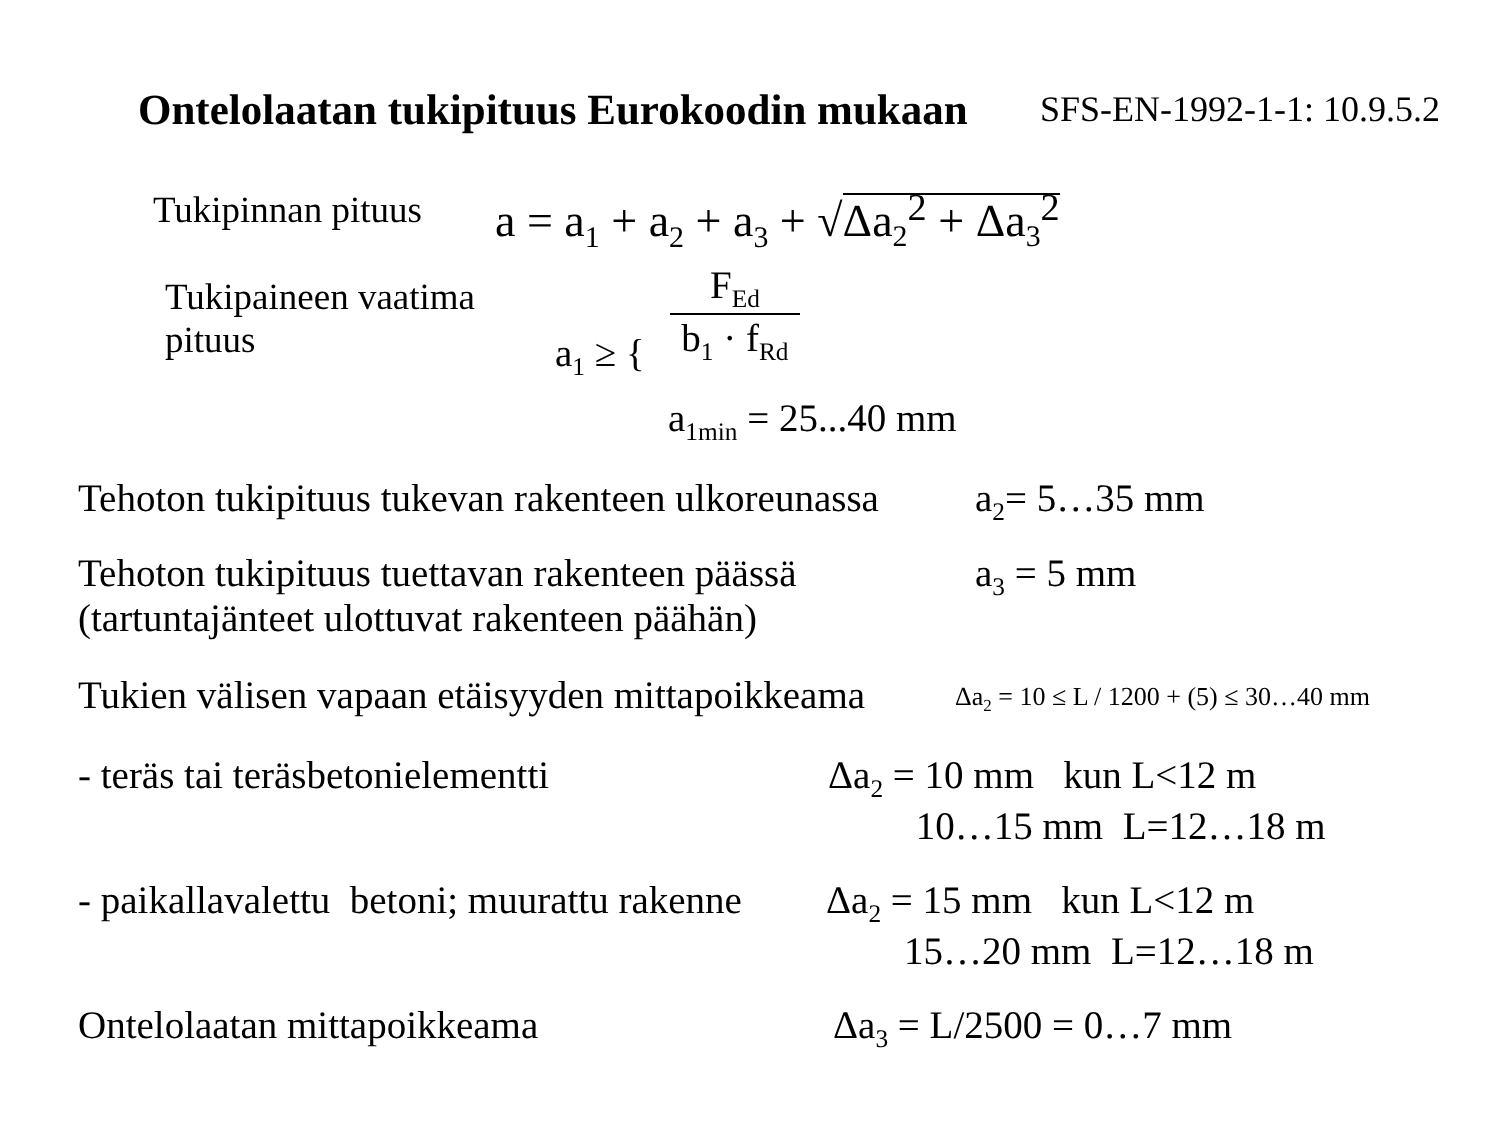Ontelolaatan tukipituus Eurokoodin mukaan SFS-EN-1992-1-1: 10.9.5.2
Tukipinnan pituus a = a<sub>1</sub> + a<sub>2</sub> + a<sub>3</sub> + √Δa<sub>2</sub><sup>2</sup> + Δa<sub>3</sub><sup>2</sup>
Tukipaineen vaatima
pituus
a<sub>1</sub> ≥ {
F<sub>Ed</sub>
b<sub>1</sub> · f<sub>Rd</sub>
a<sub>1min</sub> = 25...40 mm
Tehoton tukipituus tukevan rakenteen ulkoreunassa a<sub>2</sub>= 5…35 mm
Tehoton tukipituus tuettavan rakenteen päässä
(tartuntajänteet ulottuvat rakenteen päähän)
a<sub>3</sub> = 5 mm
Tukien välisen vapaan etäisyyden mittapoikkeama Δa<sub>2</sub> = 10 ≤ L / 1200 + (5) ≤ 30…40 mm
- teräs tai teräsbetonielementti
Δa<sub>2</sub> = 10 mm kun L<12 m
10…15 mm L=12…18 m
- paikallavalettu betoni; muurattu rakenne
Δa<sub>2</sub> = 15 mm kun L<12 m
15…20 mm L=12…18 m
Ontelolaatan mittapoikkeama Δa<sub>3</sub> = L/2500 = 0…7 mm